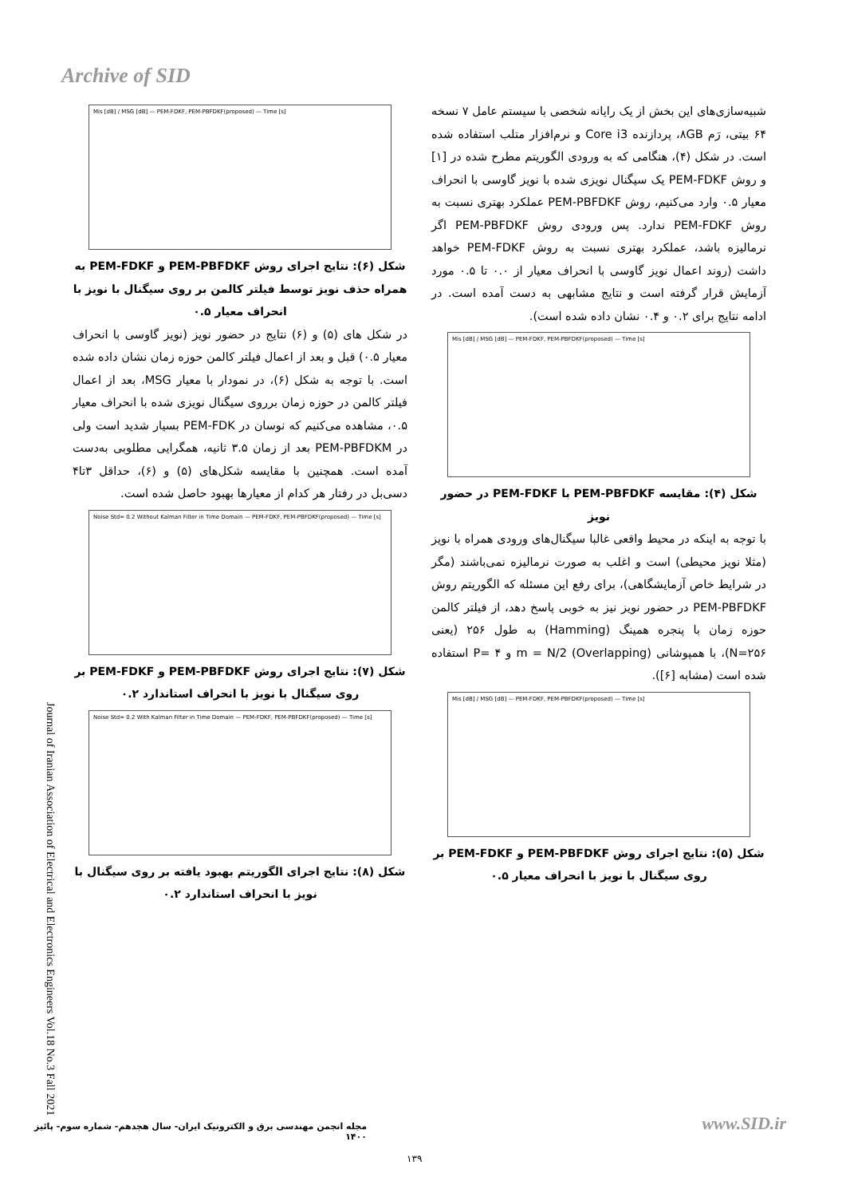Archive of SID
شبیه‌سازی‌های این بخش از یک رایانه شخصی با سیستم عامل ۷ نسخه ۶۴ بیتی، رَم ۸GB، پردازنده Core i3 و نرم‌افزار متلب استفاده شده است. در شکل (۴)، هنگامی که به ورودی الگوریتم مطرح شده در [۱] و روش PEM-FDKF یک سیگنال نویزی شده با نویز گاوسی با انحراف معیار ۰.۵ وارد می‌کنیم، روش PEM-PBFDKF عملکرد بهتری نسبت به روش PEM-FDKF ندارد. پس ورودی روش PEM-PBFDKF اگر نرمالیزه باشد، عملکرد بهتری نسبت به روش PEM-FDKF خواهد داشت (روند اعمال نویز گاوسی با انحراف معیار از ۰.۰ تا ۰.۵ مورد آزمایش قرار گرفته است و نتایج مشابهی به دست آمده است. در ادامه نتایج برای ۰.۲ و ۰.۴ نشان داده شده است).
Mis [dB] / MSG [dB] — PEM-FDKF, PEM-PBFDKF(proposed) — Time [s]
شکل (۴): مقایسه PEM-PBFDKF با PEM-FDKF در حضور نویز
با توجه به اینکه در محیط واقعی غالبا سیگنال‌های ورودی همراه با نویز (مثلا نویز محیطی) است و اغلب به صورت نرمالیزه نمی‌باشند (مگر در شرایط خاص آزمایشگاهی)، برای رفع این مسئله که الگوریتم روش PEM-PBFDKF در حضور نویز نیز به خوبی پاسخ دهد، از فیلتر کالمن حوزه زمان با پنجره همینگ (Hamming) به طول ۲۵۶ (یعنی N=۲۵۶)، با همپوشانی (Overlapping) m = N/2 و P= ۴ استفاده شده است (مشابه [۶]).
Mis [dB] / MSG [dB] — PEM-FDKF, PEM-PBFDKF(proposed) — Time [s]
شکل (۵): نتایج اجرای روش PEM-PBFDKF و PEM-FDKF بر روی سیگنال با نویز با انحراف معیار ۰.۵
Mis [dB] / MSG [dB] — PEM-FDKF, PEM-PBFDKF(proposed) — Time [s]
شکل (۶): نتایج اجرای روش PEM-PBFDKF و PEM-FDKF به همراه حذف نویز توسط فیلتر کالمن بر روی سیگنال با نویز با انحراف معیار ۰.۵
در شکل های (۵) و (۶) نتایج در حضور نویز (نویز گاوسی با انحراف معیار ۰.۵) قبل و بعد از اعمال فیلتر کالمن حوزه زمان نشان داده شده است. با توجه به شکل (۶)، در نمودار با معیار MSG، بعد از اعمال فیلتر کالمن در حوزه زمان برروی سیگنال نویزی شده با انحراف معیار ۰.۵، مشاهده می‌کنیم که نوسان در PEM-FDK بسیار شدید است ولی در PEM-PBFDKM بعد از زمان ۳.۵ ثانیه، همگرایی مطلوبی به‌دست آمده است. همچنین با مقایسه شکل‌های (۵) و (۶)، حداقل ۳تا۴ دسی‌بل در رفتار هر کدام از معیارها بهبود حاصل شده است.
Noise Std= 0.2 Without Kalman Filter in Time Domain — PEM-FDKF, PEM-PBFDKF(proposed) — Time [s]
شکل (۷): نتایج اجرای روش PEM-PBFDKF و PEM-FDKF بر روی سیگنال با نویز با انحراف استاندارد ۰.۲
Noise Std= 0.2 With Kalman Filter in Time Domain — PEM-FDKF, PEM-PBFDKF(proposed) — Time [s]
شکل (۸): نتایج اجرای الگوریتم بهبود یافته بر روی سیگنال با نویز با انحراف استاندارد ۰.۲
Journal of Iranian Association of Electrical and Electronics Engineers Vol.18 No.3 Fall 2021
مجله انجمن مهندسی برق و الکترونیک ایران- سال هجدهم- شماره سوم- پائیز ۱۴۰۰
www.SID.ir
۱۳۹